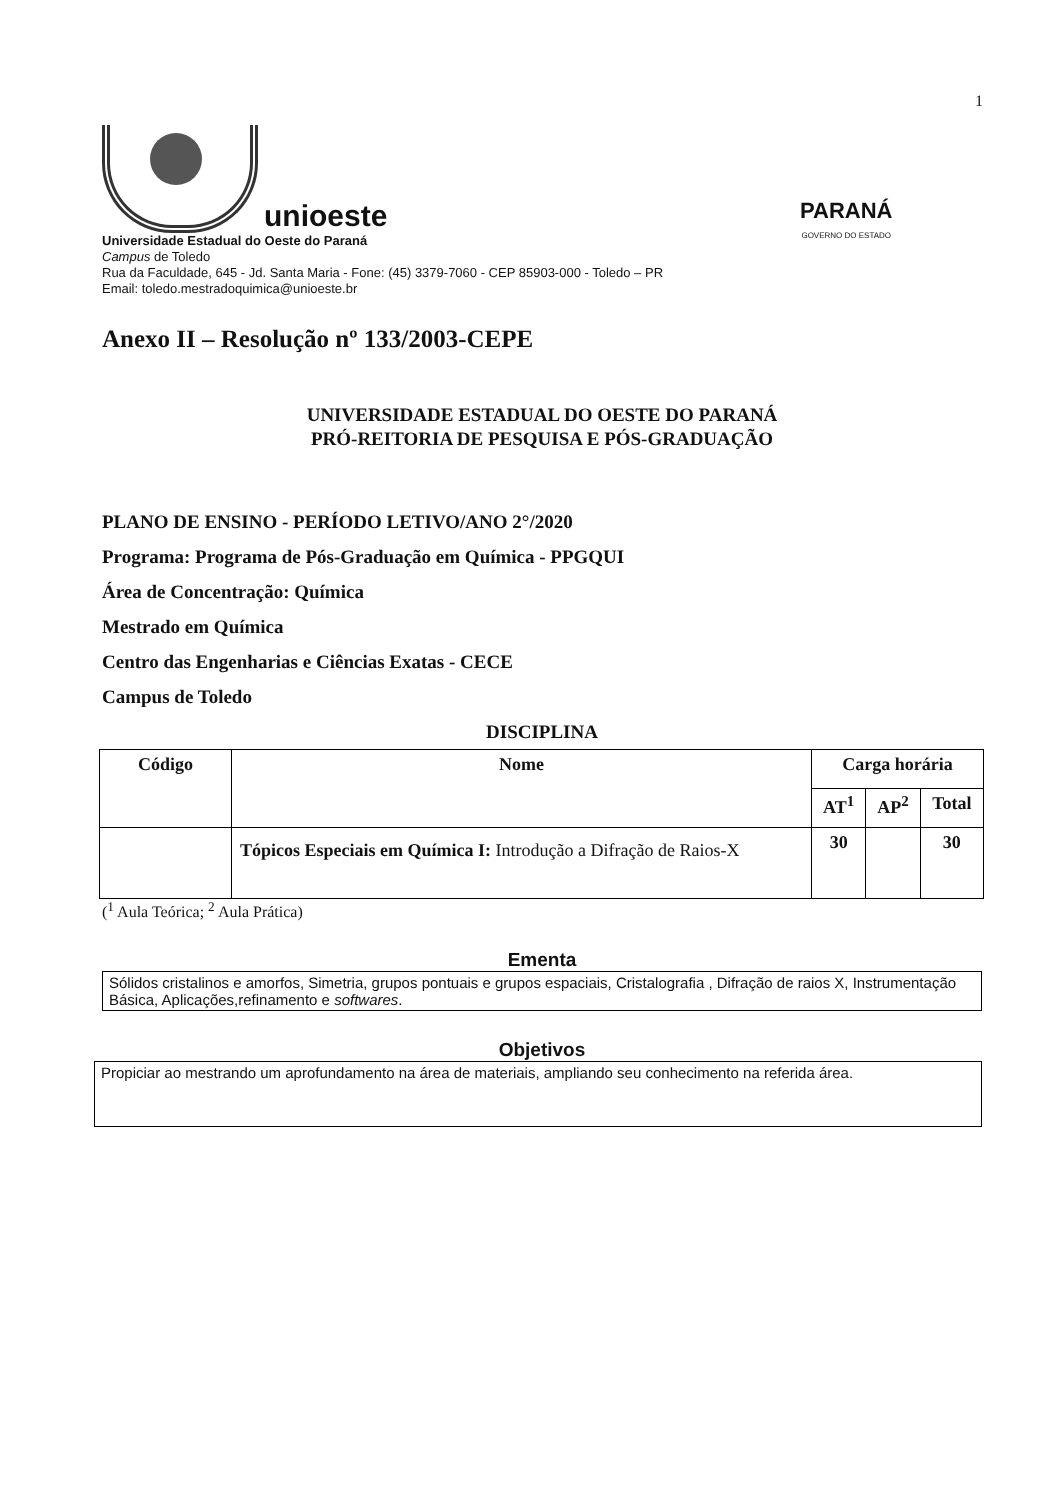1
unioeste
Universidade Estadual do Oeste do Paraná
Campus de Toledo
Rua da Faculdade, 645 - Jd. Santa Maria - Fone: (45) 3379-7060 - CEP 85903-000 - Toledo – PR
Email: toledo.mestradoquimica@unioeste.br
PARANÁ
GOVERNO DO ESTADO
Anexo II – Resolução nº 133/2003-CEPE
UNIVERSIDADE ESTADUAL DO OESTE DO PARANÁ
PRÓ-REITORIA DE PESQUISA E PÓS-GRADUAÇÃO
PLANO DE ENSINO - PERÍODO LETIVO/ANO 2°/2020
Programa: Programa de Pós-Graduação em Química - PPGQUI
Área de Concentração: Química
Mestrado em Química
Centro das Engenharias e Ciências Exatas - CECE
Campus de Toledo
DISCIPLINA
| Código | Nome | Carga horária | | |
| --- | --- | --- | --- | --- |
| | | AT<sup>1</sup> | AP<sup>2</sup> | Total |
| | Tópicos Especiais em Química I: Introdução a Difração de Raios-X | 30 | | 30 |
(<sup>1</sup> Aula Teórica; <sup>2</sup> Aula Prática)
Ementa
Sólidos cristalinos e amorfos, Simetria, grupos pontuais e grupos espaciais, Cristalografia , Difração de raios X, Instrumentação Básica, Aplicações,refinamento e softwares.
Objetivos
Propiciar ao mestrando um aprofundamento na área de materiais, ampliando seu conhecimento na referida área.